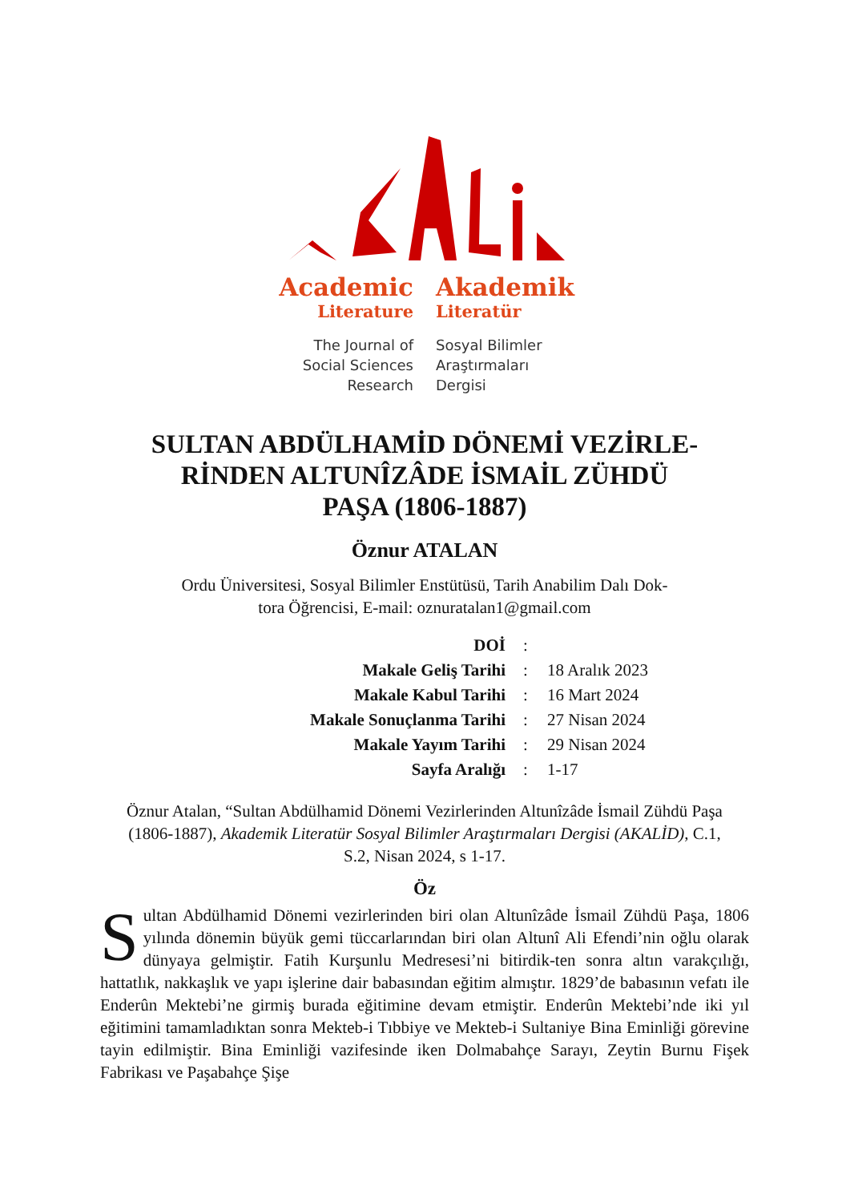Academic
Literature
Akademik
Literatür
The Journal of
Social Sciences
Research
Sosyal Bilimler
Araştırmaları
Dergisi
SULTAN ABDÜLHAMİD DÖNEMİ VEZİRLE-
RİNDEN ALTUNÎZÂDE İSMAİL ZÜHDÜ
PAŞA (1806-1887)
Öznur ATALAN
Ordu Üniversitesi, Sosyal Bilimler Enstütüsü, Tarih Anabilim Dalı Dok-
tora Öğrencisi, E-mail: oznuratalan1@gmail.com
| DOİ | : | |
| Makale Geliş Tarihi | : | 18 Aralık 2023 |
| Makale Kabul Tarihi | : | 16 Mart 2024 |
| Makale Sonuçlanma Tarihi | : | 27 Nisan 2024 |
| Makale Yayım Tarihi | : | 29 Nisan 2024 |
| Sayfa Aralığı | : | 1-17 |
Öznur Atalan, “Sultan Abdülhamid Dönemi Vezirlerinden Altunîzâde İsmail Zühdü Paşa (1806-1887), Akademik Literatür Sosyal Bilimler Araştırmaları Dergisi (AKALİD), C.1, S.2, Nisan 2024, s 1-17.
Öz
Sultan Abdülhamid Dönemi vezirlerinden biri olan Altunîzâde İsmail Zühdü Paşa, 1806 yılında dönemin büyük gemi tüccarlarından biri olan Altunî Ali Efendi’nin oğlu olarak dünyaya gelmiştir. Fatih Kurşunlu Medresesi’ni bitirdik-ten sonra altın varakçılığı, hattatlık, nakkaşlık ve yapı işlerine dair babasından eğitim almıştır. 1829’de babasının vefatı ile Enderûn Mektebi’ne girmiş burada eğitimine devam etmiştir. Enderûn Mektebi’nde iki yıl eğitimini tamamladıktan sonra Mekteb-i Tıbbiye ve Mekteb-i Sultaniye Bina Eminliği görevine tayin edilmiştir. Bina Eminliği vazifesinde iken Dolmabahçe Sarayı, Zeytin Burnu Fişek Fabrikası ve Paşabahçe Şişe